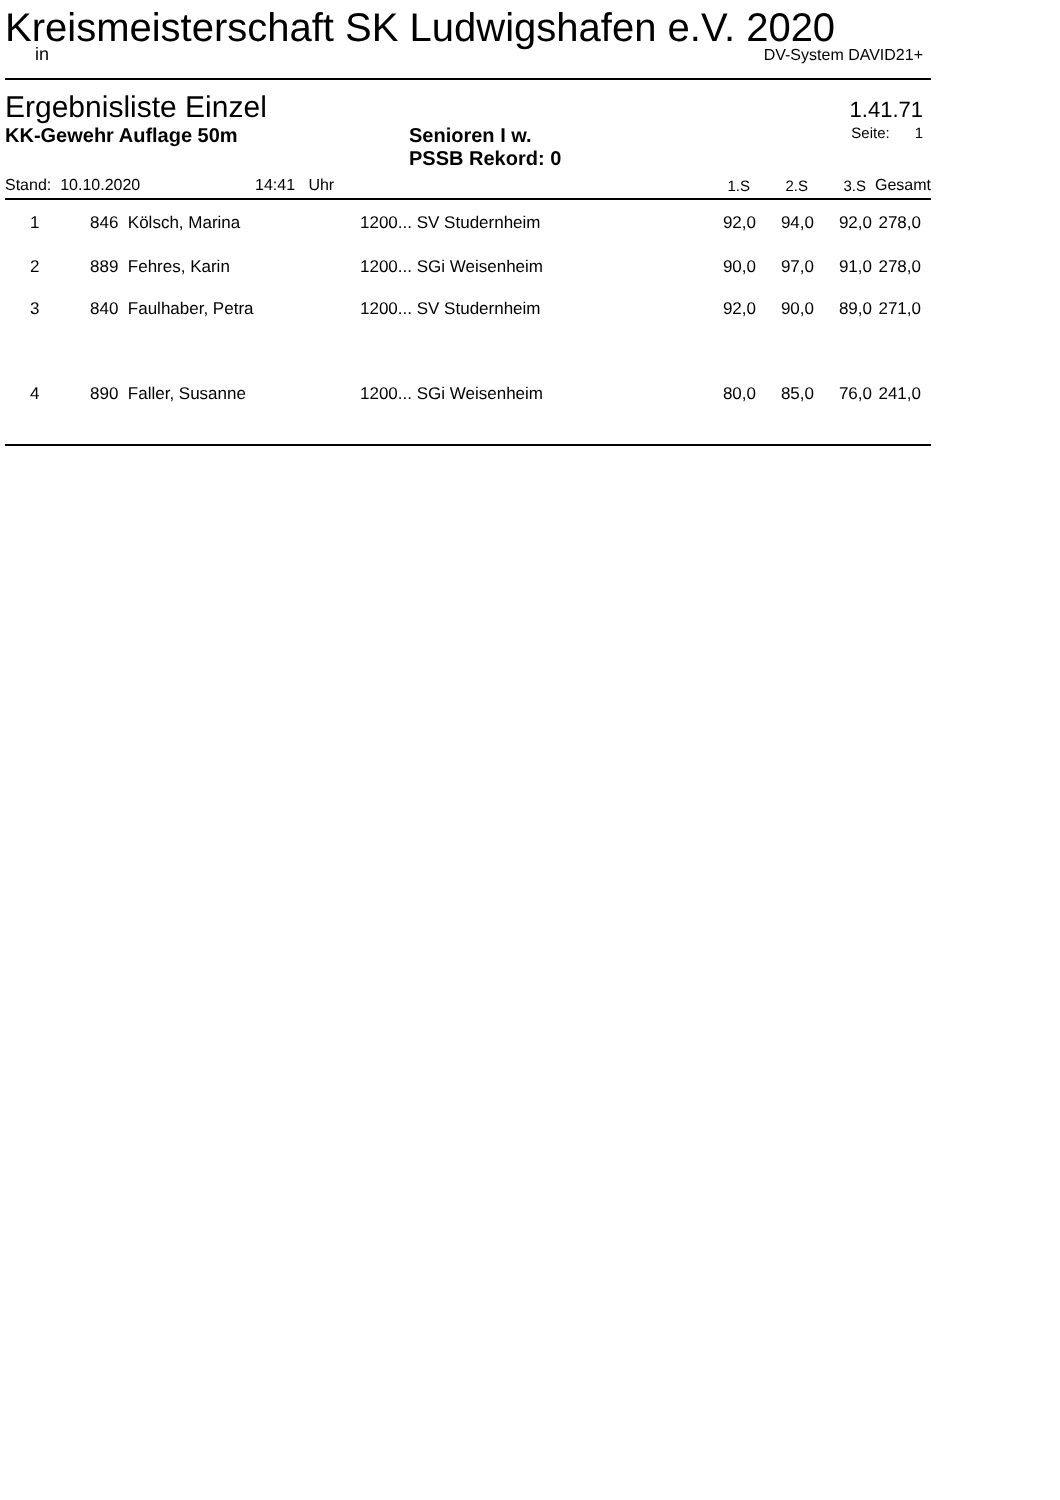Kreismeisterschaft SK Ludwigshafen e.V. 2020
in DV-System DAVID21+
Ergebnisliste Einzel 1.41.71
KK-Gewehr Auflage 50m Senioren I w.
PSSB Rekord: 0 Seite: 1
| Stand: 10.10.2020 | 14:41 Uhr | | 1.S | 2.S | 3.S | Gesamt |
| --- | --- | --- | --- | --- | --- | --- |
| 1 | 846 Kölsch, Marina | 1200... SV Studernheim | 92,0 | 94,0 | 92,0 | 278,0 |
| 2 | 889 Fehres, Karin | 1200... SGi Weisenheim | 90,0 | 97,0 | 91,0 | 278,0 |
| 3 | 840 Faulhaber, Petra | 1200... SV Studernheim | 92,0 | 90,0 | 89,0 | 271,0 |
| 4 | 890 Faller, Susanne | 1200... SGi Weisenheim | 80,0 | 85,0 | 76,0 | 241,0 |